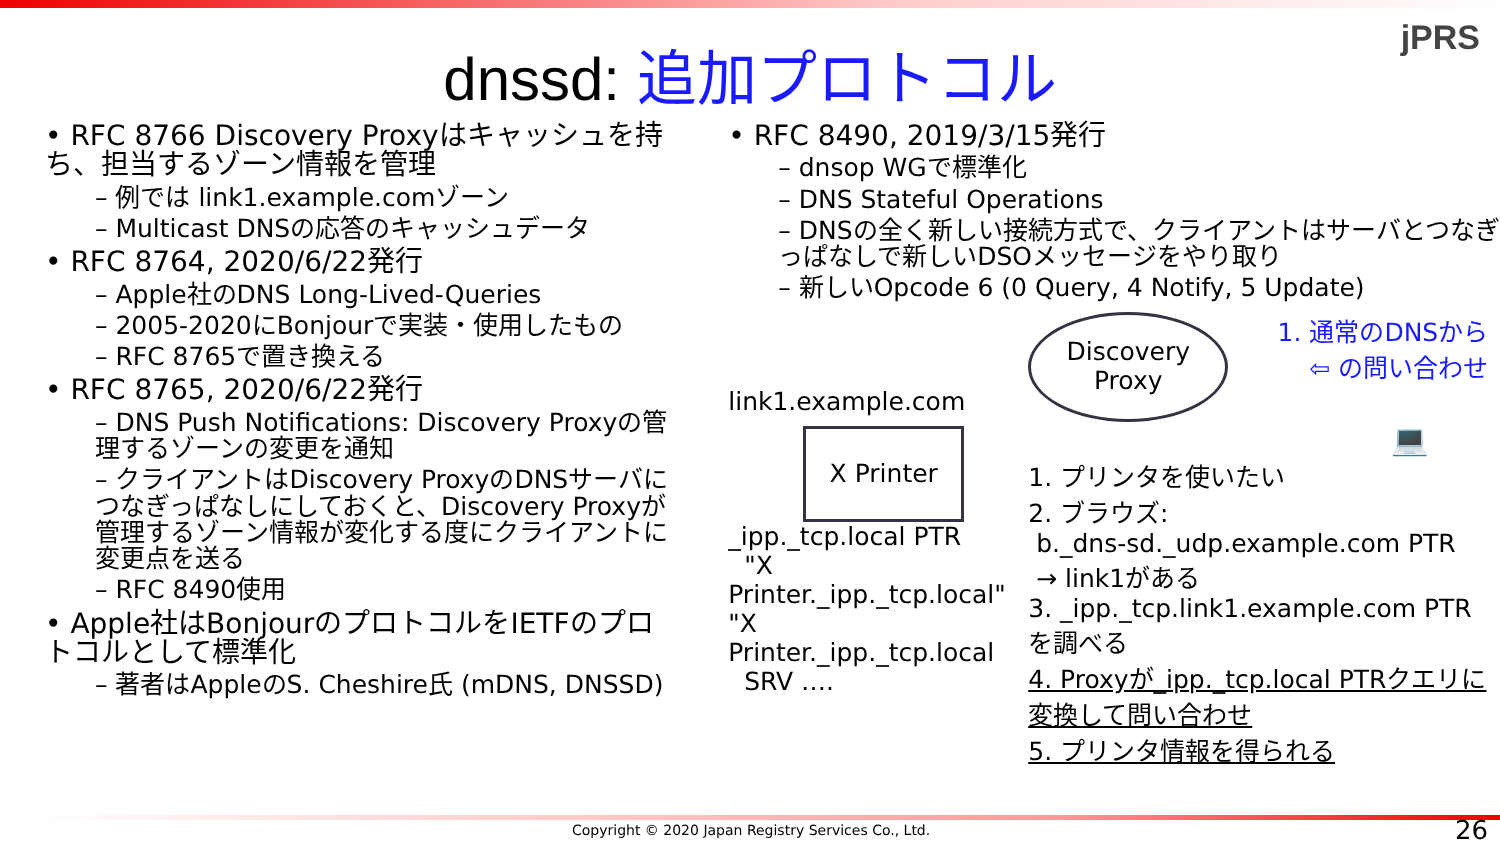jPRS
dnssd: 追加プロトコル
• RFC 8766 Discovery Proxyはキャッシュを持ち、担当するゾーン情報を管理
– 例では link1.example.comゾーン
– Multicast DNSの応答のキャッシュデータ
• RFC 8764, 2020/6/22発行
– Apple社のDNS Long-Lived-Queries
– 2005-2020にBonjourで実装・使用したもの
– RFC 8765で置き換える
• RFC 8765, 2020/6/22発行
– DNS Push Notifications: Discovery Proxyの管理するゾーンの変更を通知
– クライアントはDiscovery ProxyのDNSサーバにつなぎっぱなしにしておくと、Discovery Proxyが管理するゾーン情報が変化する度にクライアントに変更点を送る
– RFC 8490使用
• Apple社はBonjourのプロトコルをIETFのプロトコルとして標準化
– 著者はAppleのS. Cheshire氏 (mDNS, DNSSD)
• RFC 8490, 2019/3/15発行
– dnsop WGで標準化
– DNS Stateful Operations
– DNSの全く新しい接続方式で、クライアントはサーバとつなぎっぱなしで新しいDSOメッセージをやり取り
– 新しいOpcode 6 (0 Query, 4 Notify, 5 Update)
link1.example.com
X Printer
_ipp._tcp.local PTR
"X Printer._ipp._tcp.local"
"X Printer._ipp._tcp.local
SRV ….
Discovery
Proxy
1. 通常のDNSから
⇦ の問い合わせ
💻
1. プリンタを使いたい
2. ブラウズ:
b._dns-sd._udp.example.com PTR
→ link1がある
3. _ipp._tcp.link1.example.com PTRを調べる
4. Proxyが_ipp._tcp.local PTRクエリに変換して問い合わせ
5. プリンタ情報を得られる
Copyright © 2020 Japan Registry Services Co., Ltd.
26